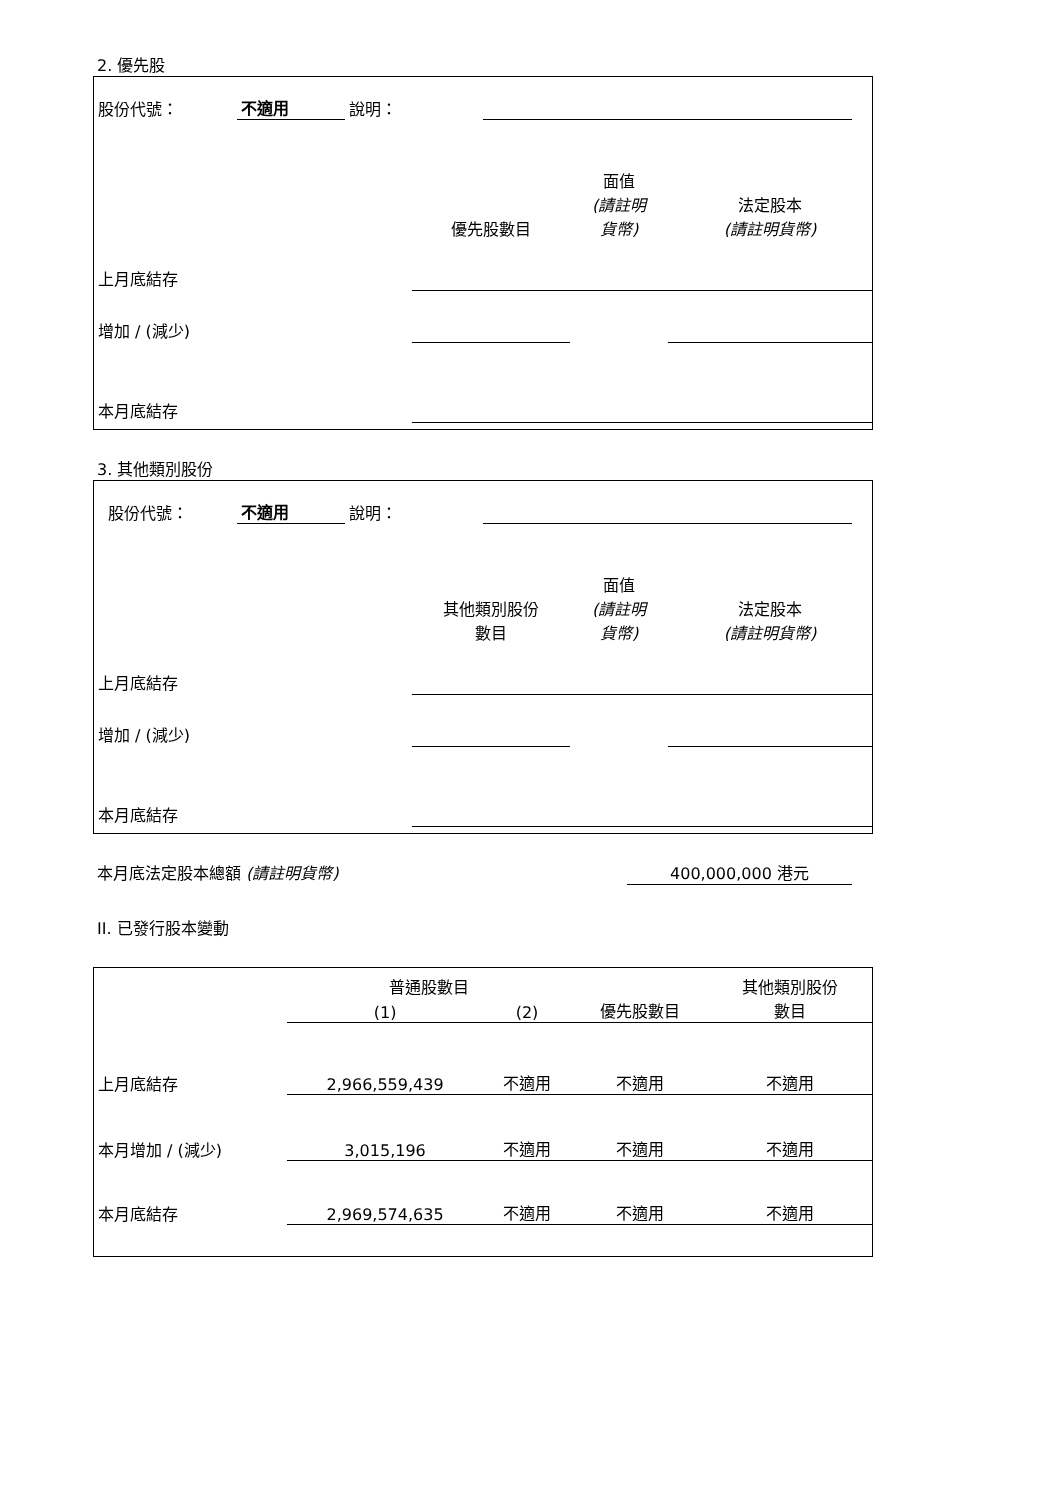2. 優先股
| 股份代號： | 不適用 | 說明： | | |
| | 優先股數目 | 面值 (請註明 貨幣) | 法定股本 (請註明貨幣) |
| 上月底結存 | | | |
| 增加 / (減少) | | | |
| 本月底結存 | | | |
3. 其他類別股份
| 股份代號： | 不適用 | 說明： | | |
| | 其他類別股份 數目 | 面值 (請註明 貨幣) | 法定股本 (請註明貨幣) |
| 上月底結存 | | | |
| 增加 / (減少) | | | |
| 本月底結存 | | | |
本月底法定股本總額 (請註明貨幣) 400,000,000 港元
II. 已發行股本變動
| | 普通股數目 | | | 其他類別股份 數目 |
| | (1) | (2) | 優先股數目 | |
| 上月底結存 | 2,966,559,439 | 不適用 | 不適用 | 不適用 |
| 本月增加 / (減少) | 3,015,196 | 不適用 | 不適用 | 不適用 |
| 本月底結存 | 2,969,574,635 | 不適用 | 不適用 | 不適用 |